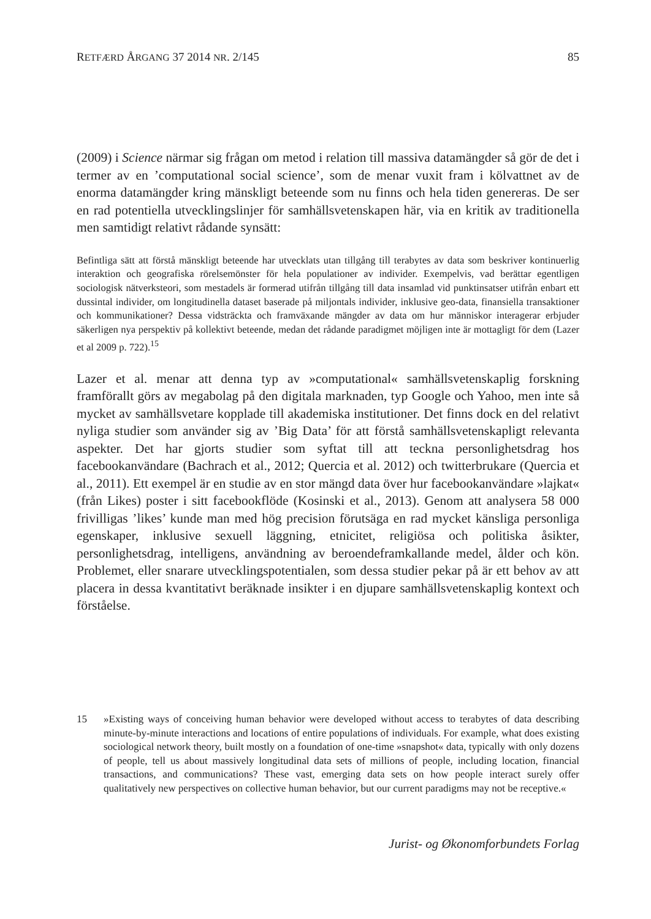RETFÆRD ÅRGANG 37 2014 NR. 2/145 85
(2009) i Science närmar sig frågan om metod i relation till massiva datamängder så gör de det i termer av en ’computational social science’, som de menar vuxit fram i kölvattnet av de enorma datamängder kring mänskligt beteende som nu finns och hela tiden genereras. De ser en rad potentiella utvecklingslinjer för samhällsvetenskapen här, via en kritik av traditionella men samtidigt relativt rådande synsätt:
Befintliga sätt att förstå mänskligt beteende har utvecklats utan tillgång till terabytes av data som beskriver kontinuerlig interaktion och geografiska rörelsemönster för hela populationer av individer. Exempelvis, vad berättar egentligen sociologisk nätverksteori, som mestadels är formerad utifrån tillgång till data insamlad vid punktinsatser utifrån enbart ett dussintal individer, om longitudinella dataset baserade på miljontals individer, inklusive geo-data, finansiella transaktioner och kommunikationer? Dessa vidsträckta och framväxande mängder av data om hur människor interagerar erbjuder säkerligen nya perspektiv på kollektivt beteende, medan det rådande paradigmet möjligen inte är mottagligt för dem (Lazer et al 2009 p. 722).<sup>15</sup>
Lazer et al. menar att denna typ av »computational« samhällsvetenskaplig forskning framförallt görs av megabolag på den digitala marknaden, typ Google och Yahoo, men inte så mycket av samhällsvetare kopplade till akademiska institutioner. Det finns dock en del relativt nyliga studier som använder sig av ’Big Data’ för att förstå samhällsvetenskapligt relevanta aspekter. Det har gjorts studier som syftat till att teckna personlighetsdrag hos facebookanvändare (Bachrach et al., 2012; Quercia et al. 2012) och twitterbrukare (Quercia et al., 2011). Ett exempel är en studie av en stor mängd data över hur facebookanvändare »lajkat« (från Likes) poster i sitt facebookflöde (Kosinski et al., 2013). Genom att analysera 58 000 frivilligas ’likes’ kunde man med hög precision förutsäga en rad mycket känsliga personliga egenskaper, inklusive sexuell läggning, etnicitet, religiösa och politiska åsikter, personlighetsdrag, intelligens, användning av beroendeframkallande medel, ålder och kön. Problemet, eller snarare utvecklingspotentialen, som dessa studier pekar på är ett behov av att placera in dessa kvantitativt beräknade insikter i en djupare samhällsvetenskaplig kontext och förståelse.
15 »Existing ways of conceiving human behavior were developed without access to terabytes of data describing minute-by-minute interactions and locations of entire populations of individuals. For example, what does existing sociological network theory, built mostly on a foundation of one-time »snapshot« data, typically with only dozens of people, tell us about massively longitudinal data sets of millions of people, including location, financial transactions, and communications? These vast, emerging data sets on how people interact surely offer qualitatively new perspectives on collective human behavior, but our current paradigms may not be receptive.«
Jurist- og Økonomforbundets Forlag